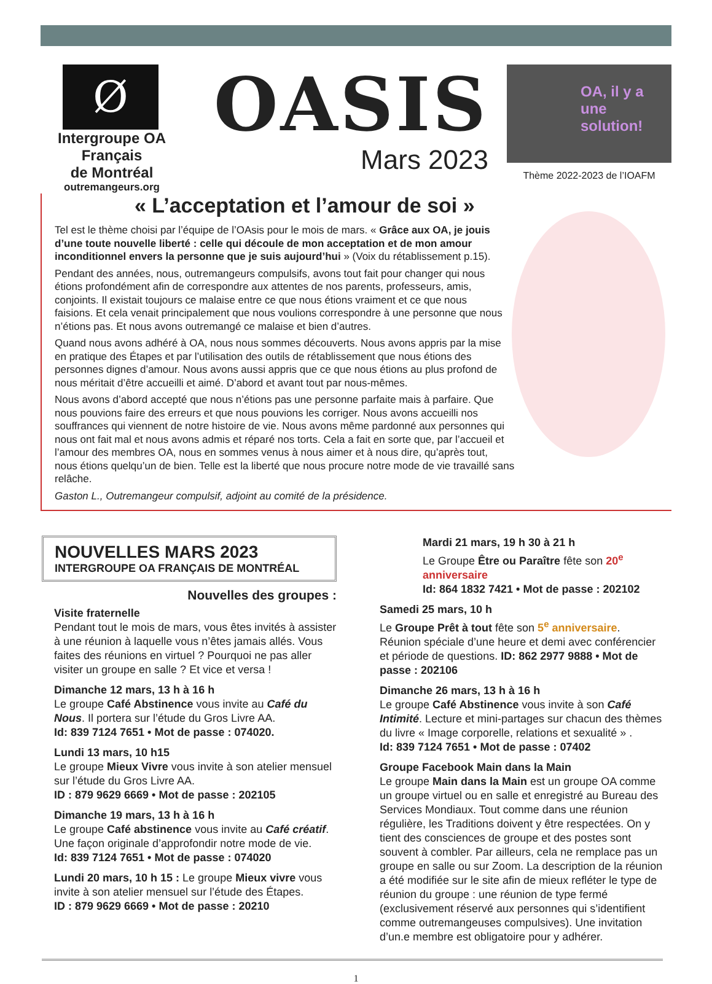Ø
Intergroupe OA Français
de Montréal
outremangeurs.org
OASIS
Mars 2023
OA, il y a une solution!
Thème 2022-2023 de l’IOAFM
« L’acceptation et l’amour de soi »
Tel est le thème choisi par l’équipe de l’OAsis pour le mois de mars. « Grâce aux OA, je jouis d’une toute nouvelle liberté : celle qui découle de mon acceptation et de mon amour inconditionnel envers la personne que je suis aujourd’hui » (Voix du rétablissement p.15).
Pendant des années, nous, outremangeurs compulsifs, avons tout fait pour changer qui nous étions profondément afin de correspondre aux attentes de nos parents, professeurs, amis, conjoints. Il existait toujours ce malaise entre ce que nous étions vraiment et ce que nous faisions. Et cela venait principalement que nous voulions correspondre à une personne que nous n’étions pas. Et nous avons outremangé ce malaise et bien d’autres.
Quand nous avons adhéré à OA, nous nous sommes découverts. Nous avons appris par la mise en pratique des Étapes et par l’utilisation des outils de rétablissement que nous étions des personnes dignes d’amour. Nous avons aussi appris que ce que nous étions au plus profond de nous méritait d’être accueilli et aimé. D’abord et avant tout par nous-mêmes.
Nous avons d’abord accepté que nous n’étions pas une personne parfaite mais à parfaire. Que nous pouvions faire des erreurs et que nous pouvions les corriger. Nous avons accueilli nos souffrances qui viennent de notre histoire de vie. Nous avons même pardonné aux personnes qui nous ont fait mal et nous avons admis et réparé nos torts. Cela a fait en sorte que, par l’accueil et l’amour des membres OA, nous en sommes venus à nous aimer et à nous dire, qu’après tout, nous étions quelqu’un de bien. Telle est la liberté que nous procure notre mode de vie travaillé sans relâche.
Gaston L., Outremangeur compulsif, adjoint au comité de la présidence.
NOUVELLES MARS 2023
INTERGROUPE OA FRANÇAIS DE MONTRÉAL
Nouvelles des groupes :
Visite fraternelle
Pendant tout le mois de mars, vous êtes invités à assister à une réunion à laquelle vous n’êtes jamais allés. Vous faites des réunions en virtuel ? Pourquoi ne pas aller visiter un groupe en salle ? Et vice et versa !
Dimanche 12 mars, 13 h à 16 h
Le groupe Café Abstinence vous invite au Café du Nous. Il portera sur l’étude du Gros Livre AA.
Id: 839 7124 7651 • Mot de passe : 074020.
Lundi 13 mars, 10 h15
Le groupe Mieux Vivre vous invite à son atelier mensuel sur l’étude du Gros Livre AA.
ID : 879 9629 6669 • Mot de passe : 202105
Dimanche 19 mars, 13 h à 16 h
Le groupe Café abstinence vous invite au Café créatif. Une façon originale d’approfondir notre mode de vie.
Id: 839 7124 7651 • Mot de passe : 074020
Lundi 20 mars, 10 h 15 : Le groupe Mieux vivre vous invite à son atelier mensuel sur l’étude des Étapes.
ID : 879 9629 6669 • Mot de passe : 20210
Mardi 21 mars, 19 h 30 à 21 h
Le Groupe Être ou Paraître fête son 20<sup>e</sup> anniversaire
Id: 864 1832 7421 • Mot de passe : 202102
Samedi 25 mars, 10 h
Le Groupe Prêt à tout fête son 5<sup>e</sup> anniversaire. Réunion spéciale d’une heure et demi avec conférencier et période de questions. ID: 862 2977 9888 • Mot de passe : 202106
Dimanche 26 mars, 13 h à 16 h
Le groupe Café Abstinence vous invite à son Café Intimité. Lecture et mini-partages sur chacun des thèmes du livre « Image corporelle, relations et sexualité » .
Id: 839 7124 7651 • Mot de passe : 07402
Groupe Facebook Main dans la Main
Le groupe Main dans la Main est un groupe OA comme un groupe virtuel ou en salle et enregistré au Bureau des Services Mondiaux. Tout comme dans une réunion régulière, les Traditions doivent y être respectées. On y tient des consciences de groupe et des postes sont souvent à combler. Par ailleurs, cela ne remplace pas un groupe en salle ou sur Zoom. La description de la réunion a été modifiée sur le site afin de mieux refléter le type de réunion du groupe : une réunion de type fermé (exclusivement réservé aux personnes qui s’identifient comme outremangeuses compulsives). Une invitation d’un.e membre est obligatoire pour y adhérer.
1